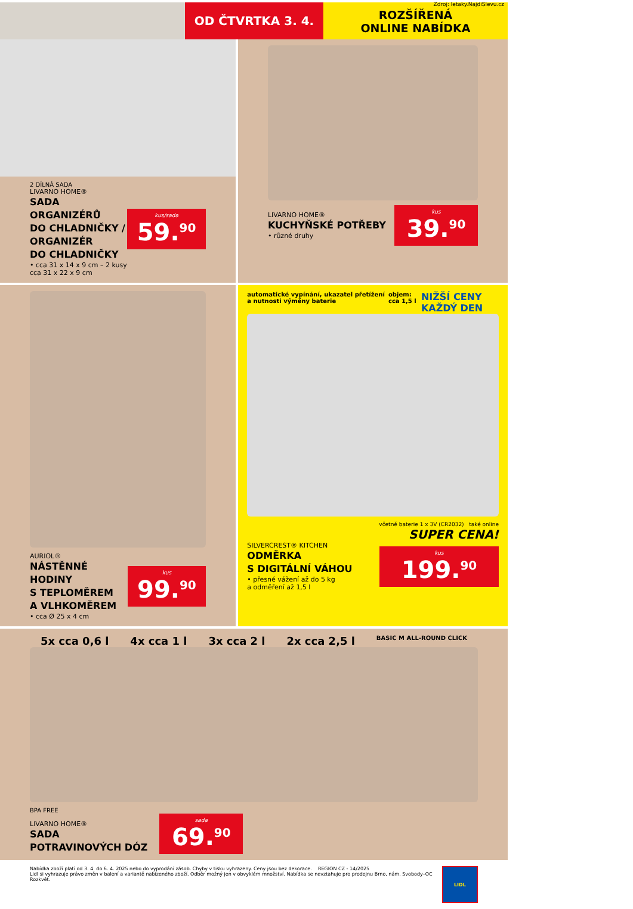Zdroj: letaky.NajdiSlevu.cz
OD ČTVRTKA 3. 4.
ROZŠÍŘENÁ
ONLINE NABÍDKA
2 DÍLNÁ SADA
LIVARNO HOME®
SADA ORGANIZÉRŮ
DO CHLADNIČKY /
ORGANIZÉR
DO CHLADNIČKY
• cca 31 x 14 x 9 cm – 2 kusy
cca 31 x 22 x 9 cm
kus/sada
59.<sup>90</sup>
LIVARNO HOME®
KUCHYŇSKÉ POTŘEBY
• různé druhy
kus
39.<sup>90</sup>
AURIOL®
NÁSTĚNNÉ HODINY
S TEPLOMĚREM
A VLHKOMĚREM
• cca Ø 25 x 4 cm
kus
99.<sup>90</sup>
automatické vypínání, ukazatel přetížení a nutnosti výměny baterie objem: cca 1,5 l NIŽŠÍ CENY KAŽDÝ DEN
včetně baterie 1 x 3V (CR2032) také online
SUPER CENA!
SILVERCREST® KITCHEN
ODMĚRKA
S DIGITÁLNÍ VÁHOU
• přesné vážení až do 5 kg
a odměření až 1,5 l
kus
199.<sup>90</sup>
5x cca 0,6 l 4x cca 1 l 3x cca 2 l 2x cca 2,5 l BASIC M ALL-ROUND CLICK
BPA FREE
LIVARNO HOME®
SADA
POTRAVINOVÝCH DÓZ
sada
69.<sup>90</sup>
Nabídka zboží platí od 3. 4. do 6. 4. 2025 nebo do vyprodání zásob. Chyby v tisku vyhrazeny. Ceny jsou bez dekorace. REGION CZ - 14/2025
Lidl si vyhrazuje právo změn v balení a variantě nabízeného zboží. Odběr možný jen v obvyklém množství. Nabídka se nevztahuje pro prodejnu Brno, nám. Svobody–OC Rozkvět.
LIDL